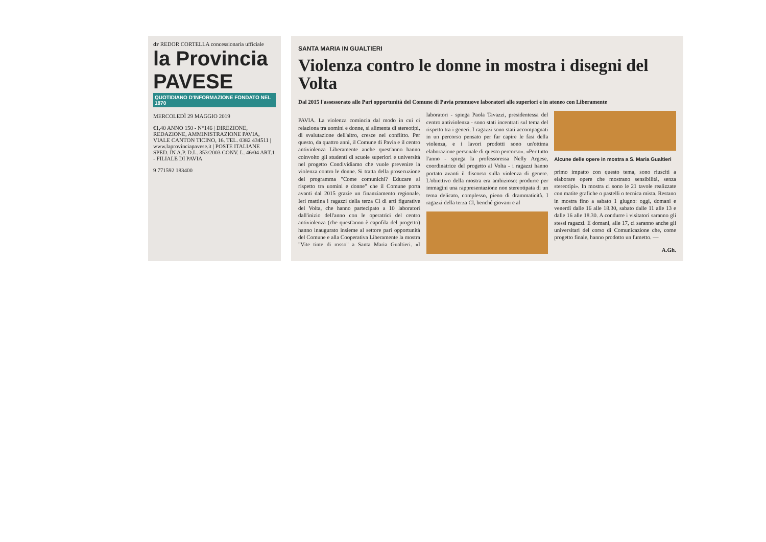dr REDOR CORTELLA concessionaria ufficiale
la Provincia PAVESE
QUOTIDIANO D'INFORMAZIONE FONDATO NEL 1870
MERCOLEDÌ 29 MAGGIO 2019
€1,40 ANNO 150 - N°146 | DIREZIONE, REDAZIONE, AMMINISTRAZIONE PAVIA, VIALE CANTON TICINO, 16. TEL. 0382 434511 | www.laprovinciapavese.it | POSTE ITALIANE SPED. IN A.P. D.L. 353/2003 CONV. L. 46/04 ART.1 - FILIALE DI PAVIA
9 771592 183400
SANTA MARIA IN GUALTIERI
Violenza contro le donne in mostra i disegni del Volta
Dal 2015 l'assessorato alle Pari opportunità del Comune di Pavia promuove laboratori alle superiori e in ateneo con Liberamente
PAVIA. La violenza comincia dal modo in cui ci relaziona tra uomini e donne, si alimenta di stereotipi, di svalutazione dell'altro, cresce nel conflitto. Per questo, da quattro anni, il Comune di Pavia e il centro antiviolenza Liberamente anche quest'anno hanno coinvolto gli studenti di scuole superiori e università nel progetto Condividiamo che vuole prevenire la violenza contro le donne. Si tratta della prosecuzione del programma "Come comunichi? Educare al rispetto tra uomini e donne" che il Comune porta avanti dal 2015 grazie un finanziamento regionale. Ieri mattina i ragazzi della terza Cl di arti figurative del Volta, che hanno partecipato a 10 laboratori dall'inizio dell'anno con le operatrici del centro antiviolenza (che quest'anno è capofila del progetto) hanno inaugurato insieme al settore pari opportunità del Comune e alla Cooperativa Liberamente la mostra "Vite tinte di rosso" a Santa Maria Gualtieri. «I laboratori - spiega Paola Tavazzi, presidentessa del centro antiviolenza - sono stati incentrati sul tema del rispetto tra i generi. I ragazzi sono stati accompagnati in un percorso pensato per far capire le fasi della violenza, e i lavori prodotti sono un'ottima elaborazione personale di questo percorso». «Per tutto l'anno - spiega la professoressa Nelly Argese, coordinatrice del progetto al Volta - i ragazzi hanno portato avanti il discorso sulla violenza di genere. L'obiettivo della mostra era ambizioso: produrre per immagini una rappresentazione non stereotipata di un tema delicato, complesso, pieno di drammaticità. I ragazzi della terza Cl, benché giovani e al
Alcune delle opere in mostra a S. Maria Gualtieri
primo impatto con questo tema, sono riusciti a elaborare opere che mostrano sensibilità, senza stereotipi». In mostra ci sono le 21 tavole realizzate con matite grafiche o pastelli o tecnica mista. Restano in mostra fino a sabato 1 giugno: oggi, domani e venerdì dalle 16 alle 18.30, sabato dalle 11 alle 13 e dalle 16 alle 18.30. A condurre i visitatori saranno gli stessi ragazzi. E domani, alle 17, ci saranno anche gli universitari del corso di Comunicazione che, come progetto finale, hanno prodotto un fumetto. —
A.Gh.